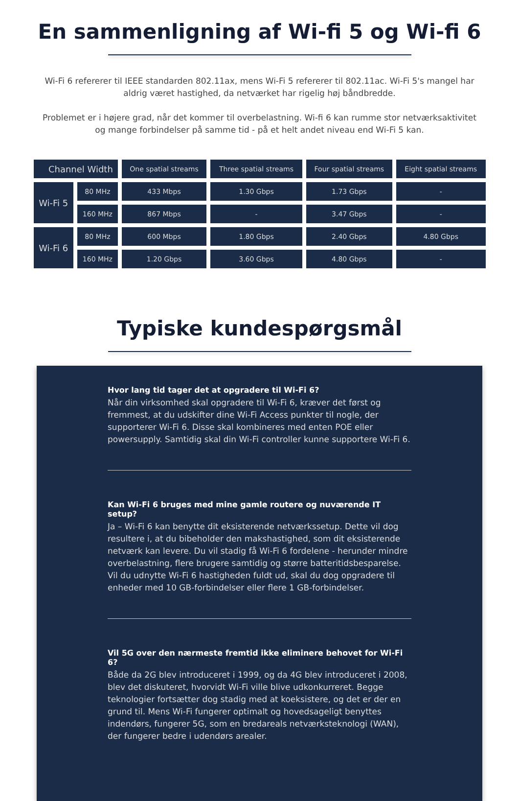En sammenligning af Wi-fi 5 og Wi-fi 6
Wi-Fi 6 refererer til IEEE standarden 802.11ax, mens Wi-Fi 5 refererer til 802.11ac. Wi-Fi 5's mangel har aldrig været hastighed, da netværket har rigelig høj båndbredde.
Problemet er i højere grad, når det kommer til overbelastning. Wi-fi 6 kan rumme stor netværksaktivitet og mange forbindelser på samme tid - på et helt andet niveau end Wi-Fi 5 kan.
| Channel Width | | One spatial streams | Three spatial streams | Four spatial streams | Eight spatial streams |
| --- | --- | --- | --- | --- | --- |
| Wi-Fi 5 | 80 MHz | 433 Mbps | 1.30 Gbps | 1.73 Gbps | - |
| | 160 MHz | 867 Mbps | - | 3.47 Gbps | - |
| Wi-Fi 6 | 80 MHz | 600 Mbps | 1.80 Gbps | 2.40 Gbps | 4.80 Gbps |
| | 160 MHz | 1.20 Gbps | 3.60 Gbps | 4.80 Gbps | - |
Typiske kundespørgsmål
Hvor lang tid tager det at opgradere til Wi-Fi 6?
Når din virksomhed skal opgradere til Wi-Fi 6, kræver det først og fremmest, at du udskifter dine Wi-Fi Access punkter til nogle, der supporterer Wi-Fi 6. Disse skal kombineres med enten POE eller powersupply. Samtidig skal din Wi-Fi controller kunne supportere Wi-Fi 6.
Kan Wi-Fi 6 bruges med mine gamle routere og nuværende IT setup?
Ja – Wi-Fi 6 kan benytte dit eksisterende netværkssetup. Dette vil dog resultere i, at du bibeholder den makshastighed, som dit eksisterende netværk kan levere. Du vil stadig få Wi-Fi 6 fordelene - herunder mindre overbelastning, flere brugere samtidig og større batteritidsbesparelse. Vil du udnytte Wi-Fi 6 hastigheden fuldt ud, skal du dog opgradere til enheder med 10 GB-forbindelser eller flere 1 GB-forbindelser.
Vil 5G over den nærmeste fremtid ikke eliminere behovet for Wi-Fi 6?
Både da 2G blev introduceret i 1999, og da 4G blev introduceret i 2008, blev det diskuteret, hvorvidt Wi-Fi ville blive udkonkurreret. Begge teknologier fortsætter dog stadig med at koeksistere, og det er der en grund til. Mens Wi-Fi fungerer optimalt og hovedsageligt benyttes indendørs, fungerer 5G, som en bredareals netværksteknologi (WAN), der fungerer bedre i udendørs arealer.